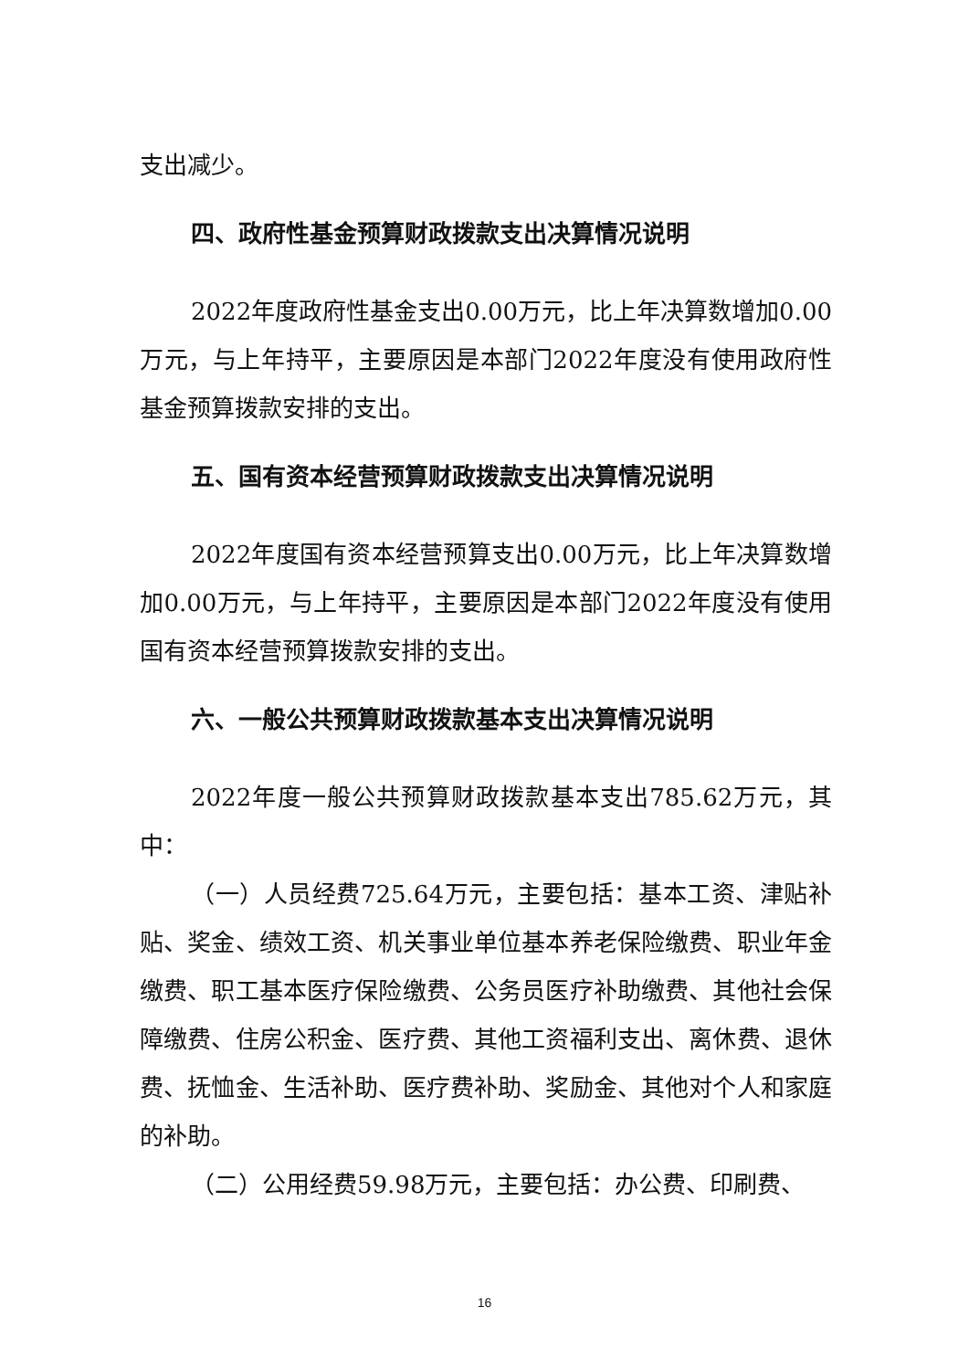支出减少。
四、政府性基金预算财政拨款支出决算情况说明
2022年度政府性基金支出0.00万元，比上年决算数增加0.00万元，与上年持平，主要原因是本部门2022年度没有使用政府性基金预算拨款安排的支出。
五、国有资本经营预算财政拨款支出决算情况说明
2022年度国有资本经营预算支出0.00万元，比上年决算数增加0.00万元，与上年持平，主要原因是本部门2022年度没有使用国有资本经营预算拨款安排的支出。
六、一般公共预算财政拨款基本支出决算情况说明
2022年度一般公共预算财政拨款基本支出785.62万元，其中：
（一）人员经费725.64万元，主要包括：基本工资、津贴补贴、奖金、绩效工资、机关事业单位基本养老保险缴费、职业年金缴费、职工基本医疗保险缴费、公务员医疗补助缴费、其他社会保障缴费、住房公积金、医疗费、其他工资福利支出、离休费、退休费、抚恤金、生活补助、医疗费补助、奖励金、其他对个人和家庭的补助。
（二）公用经费59.98万元，主要包括：办公费、印刷费、
16